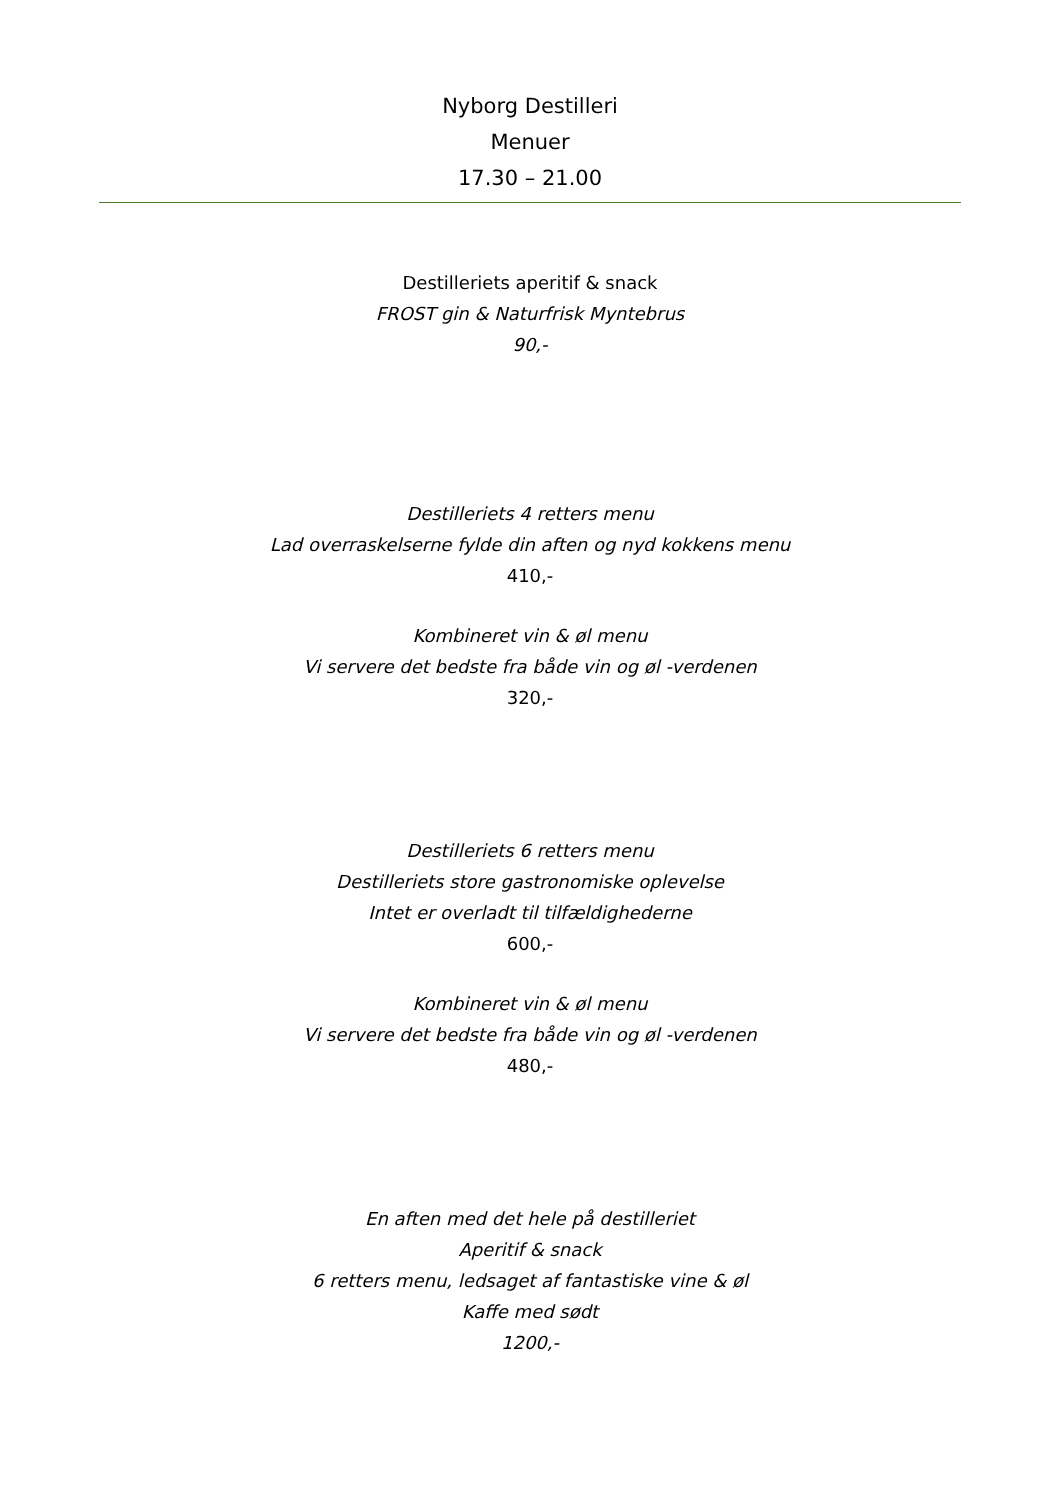Nyborg Destilleri
Menuer
17.30 – 21.00
Destilleriets aperitif & snack
FROST gin & Naturfrisk Myntebrus
90,-
Destilleriets 4 retters menu
Lad overraskelserne fylde din aften og nyd kokkens menu
410,-
Kombineret vin & øl menu
Vi servere det bedste fra både vin og øl -verdenen
320,-
Destilleriets 6 retters menu
Destilleriets store gastronomiske oplevelse
Intet er overladt til tilfældighederne
600,-
Kombineret vin & øl menu
Vi servere det bedste fra både vin og øl -verdenen
480,-
En aften med det hele på destilleriet
Aperitif & snack
6 retters menu, ledsaget af fantastiske vine & øl
Kaffe med sødt
1200,-